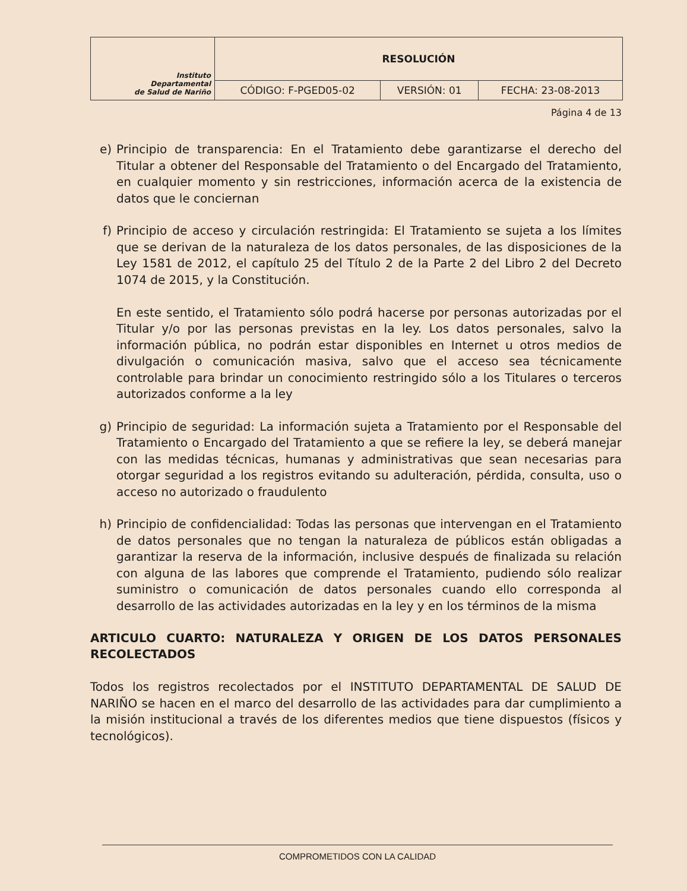| Instituto Departamental de Salud de Nariño | RESOLUCIÓN | | |
| | CÓDIGO: F-PGED05-02 | VERSIÓN: 01 | FECHA: 23-08-2013 |
Página 4 de 13
e) Principio de transparencia: En el Tratamiento debe garantizarse el derecho del Titular a obtener del Responsable del Tratamiento o del Encargado del Tratamiento, en cualquier momento y sin restricciones, información acerca de la existencia de datos que le conciernan
f) Principio de acceso y circulación restringida: El Tratamiento se sujeta a los límites que se derivan de la naturaleza de los datos personales, de las disposiciones de la Ley 1581 de 2012, el capítulo 25 del Título 2 de la Parte 2 del Libro 2 del Decreto 1074 de 2015, y la Constitución.
En este sentido, el Tratamiento sólo podrá hacerse por personas autorizadas por el Titular y/o por las personas previstas en la ley. Los datos personales, salvo la información pública, no podrán estar disponibles en Internet u otros medios de divulgación o comunicación masiva, salvo que el acceso sea técnicamente controlable para brindar un conocimiento restringido sólo a los Titulares o terceros autorizados conforme a la ley
g) Principio de seguridad: La información sujeta a Tratamiento por el Responsable del Tratamiento o Encargado del Tratamiento a que se refiere la ley, se deberá manejar con las medidas técnicas, humanas y administrativas que sean necesarias para otorgar seguridad a los registros evitando su adulteración, pérdida, consulta, uso o acceso no autorizado o fraudulento
h) Principio de confidencialidad: Todas las personas que intervengan en el Tratamiento de datos personales que no tengan la naturaleza de públicos están obligadas a garantizar la reserva de la información, inclusive después de finalizada su relación con alguna de las labores que comprende el Tratamiento, pudiendo sólo realizar suministro o comunicación de datos personales cuando ello corresponda al desarrollo de las actividades autorizadas en la ley y en los términos de la misma
ARTICULO CUARTO: NATURALEZA Y ORIGEN DE LOS DATOS PERSONALES RECOLECTADOS
Todos los registros recolectados por el INSTITUTO DEPARTAMENTAL DE SALUD DE NARIÑO se hacen en el marco del desarrollo de las actividades para dar cumplimiento a la misión institucional a través de los diferentes medios que tiene dispuestos (físicos y tecnológicos).
COMPROMETIDOS CON LA CALIDAD